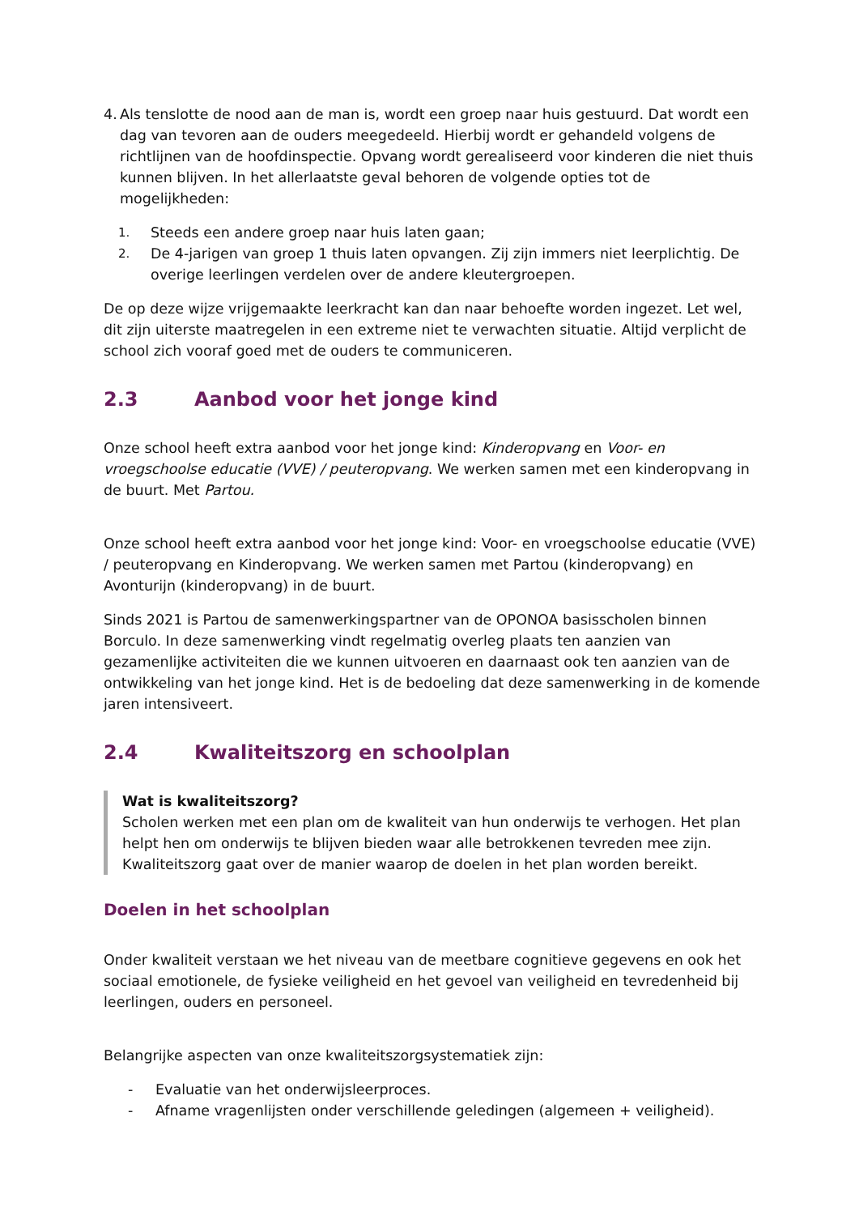4.
Als tenslotte de nood aan de man is, wordt een groep naar huis gestuurd. Dat wordt een dag van tevoren aan de ouders meegedeeld. Hierbij wordt er gehandeld volgens de richtlijnen van de hoofdinspectie. Opvang wordt gerealiseerd voor kinderen die niet thuis kunnen blijven. In het allerlaatste geval behoren de volgende opties tot de mogelijkheden:
1. Steeds een andere groep naar huis laten gaan;
2. De 4-jarigen van groep 1 thuis laten opvangen. Zij zijn immers niet leerplichtig. De overige leerlingen verdelen over de andere kleutergroepen.
De op deze wijze vrijgemaakte leerkracht kan dan naar behoefte worden ingezet. Let wel, dit zijn uiterste maatregelen in een extreme niet te verwachten situatie. Altijd verplicht de school zich vooraf goed met de ouders te communiceren.
2.3 Aanbod voor het jonge kind
Onze school heeft extra aanbod voor het jonge kind: Kinderopvang en Voor- en vroegschoolse educatie (VVE) / peuteropvang. We werken samen met een kinderopvang in de buurt. Met Partou.
Onze school heeft extra aanbod voor het jonge kind: Voor- en vroegschoolse educatie (VVE) / peuteropvang en Kinderopvang. We werken samen met Partou (kinderopvang) en Avonturijn (kinderopvang) in de buurt.
Sinds 2021 is Partou de samenwerkingspartner van de OPONOA basisscholen binnen Borculo. In deze samenwerking vindt regelmatig overleg plaats ten aanzien van gezamenlijke activiteiten die we kunnen uitvoeren en daarnaast ook ten aanzien van de ontwikkeling van het jonge kind. Het is de bedoeling dat deze samenwerking in de komende jaren intensiveert.
2.4 Kwaliteitszorg en schoolplan
Wat is kwaliteitszorg?
Scholen werken met een plan om de kwaliteit van hun onderwijs te verhogen. Het plan helpt hen om onderwijs te blijven bieden waar alle betrokkenen tevreden mee zijn. Kwaliteitszorg gaat over de manier waarop de doelen in het plan worden bereikt.
Doelen in het schoolplan
Onder kwaliteit verstaan we het niveau van de meetbare cognitieve gegevens en ook het sociaal emotionele, de fysieke veiligheid en het gevoel van veiligheid en tevredenheid bij leerlingen, ouders en personeel.
Belangrijke aspecten van onze kwaliteitszorgsystematiek zijn:
- Evaluatie van het onderwijsleerproces.
- Afname vragenlijsten onder verschillende geledingen (algemeen + veiligheid).